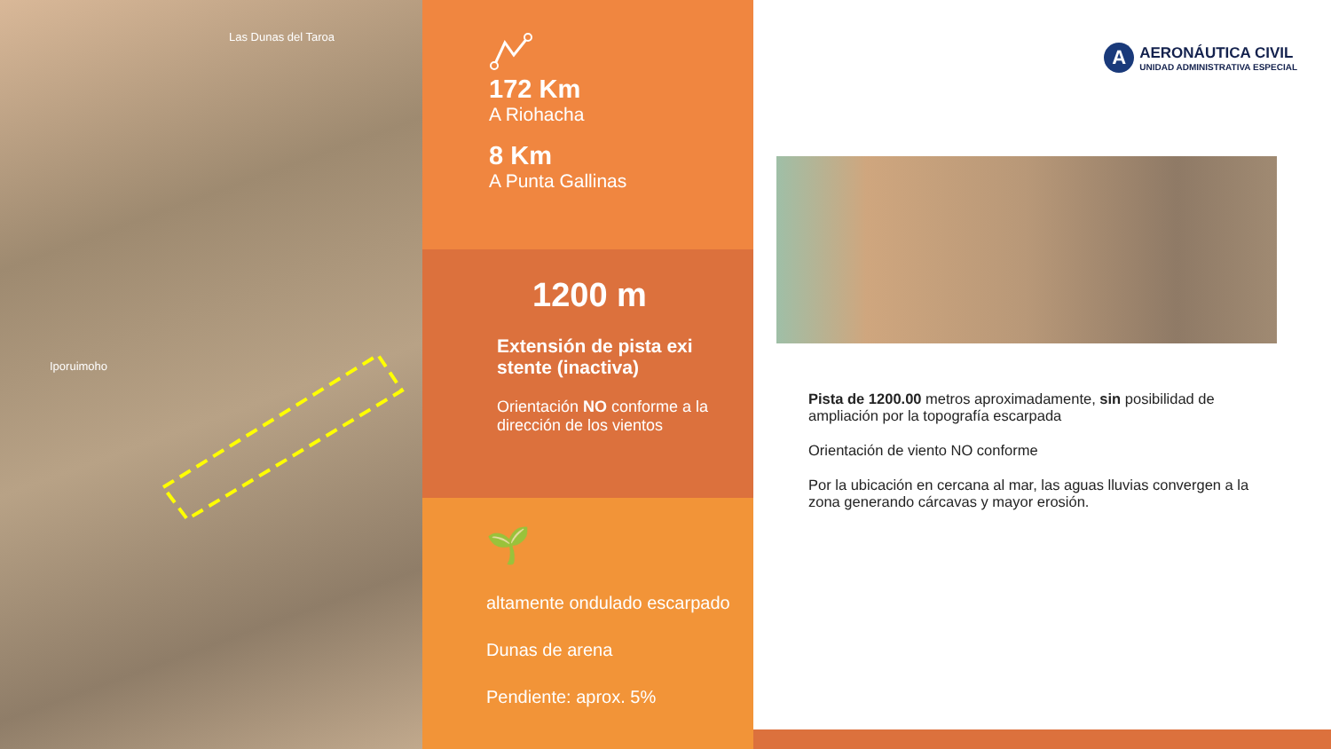Las Dunas del Taroa
Iporuimoho
172 Km
A Riohacha
8 Km
A Punta Gallinas
1200 m
Extensión de pista exi stente (inactiva)
Orientación NO conforme a la dirección de los vientos
🌱
altamente ondulado escarpado
Dunas de arena
Pendiente: aprox. 5%
A
AERONÁUTICA CIVIL
UNIDAD ADMINISTRATIVA ESPECIAL
Pista de 1200.00 metros aproximadamente, sin posibilidad de ampliación por la topografía escarpada
Orientación de viento NO conforme
Por la ubicación en cercana al mar, las aguas lluvias convergen a la zona generando cárcavas y mayor erosión.